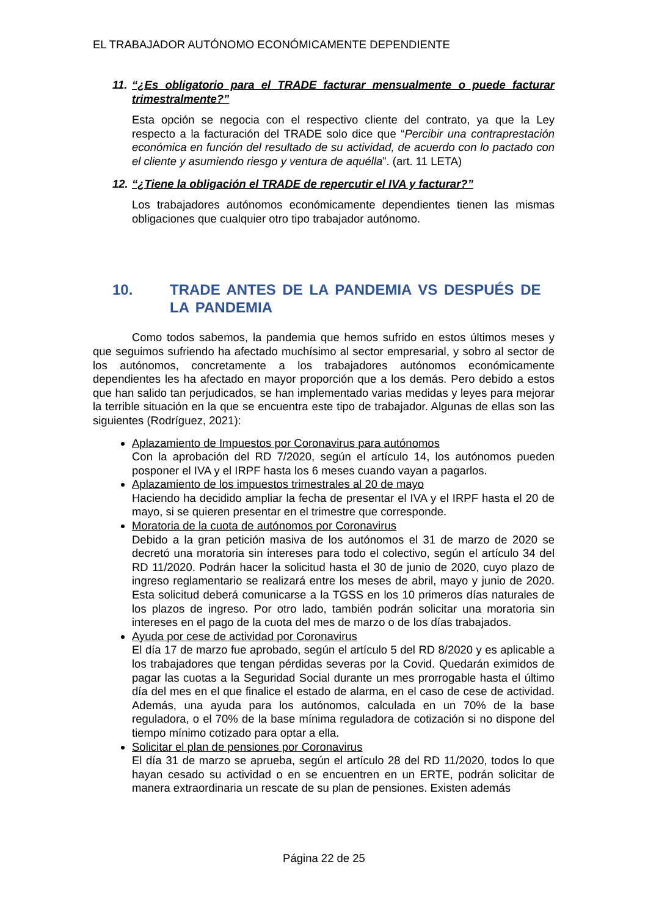EL TRABAJADOR AUTÓNOMO ECONÓMICAMENTE DEPENDIENTE
11. “¿Es obligatorio para el TRADE facturar mensualmente o puede facturar trimestralmente?”
Esta opción se negocia con el respectivo cliente del contrato, ya que la Ley respecto a la facturación del TRADE solo dice que “Percibir una contraprestación económica en función del resultado de su actividad, de acuerdo con lo pactado con el cliente y asumiendo riesgo y ventura de aquélla”. (art. 11 LETA)
12. “¿Tiene la obligación el TRADE de repercutir el IVA y facturar?”
Los trabajadores autónomos económicamente dependientes tienen las mismas obligaciones que cualquier otro tipo trabajador autónomo.
10. TRADE ANTES DE LA PANDEMIA VS DESPUÉS DE LA PANDEMIA
Como todos sabemos, la pandemia que hemos sufrido en estos últimos meses y que seguimos sufriendo ha afectado muchísimo al sector empresarial, y sobro al sector de los autónomos, concretamente a los trabajadores autónomos económicamente dependientes les ha afectado en mayor proporción que a los demás. Pero debido a estos que han salido tan perjudicados, se han implementado varias medidas y leyes para mejorar la terrible situación en la que se encuentra este tipo de trabajador. Algunas de ellas son las siguientes (Rodríguez, 2021):
Aplazamiento de Impuestos por Coronavirus para autónomos
Con la aprobación del RD 7/2020, según el artículo 14, los autónomos pueden posponer el IVA y el IRPF hasta los 6 meses cuando vayan a pagarlos.
Aplazamiento de los impuestos trimestrales al 20 de mayo
Haciendo ha decidido ampliar la fecha de presentar el IVA y el IRPF hasta el 20 de mayo, si se quieren presentar en el trimestre que corresponde.
Moratoria de la cuota de autónomos por Coronavirus
Debido a la gran petición masiva de los autónomos el 31 de marzo de 2020 se decretó una moratoria sin intereses para todo el colectivo, según el artículo 34 del RD 11/2020. Podrán hacer la solicitud hasta el 30 de junio de 2020, cuyo plazo de ingreso reglamentario se realizará entre los meses de abril, mayo y junio de 2020. Esta solicitud deberá comunicarse a la TGSS en los 10 primeros días naturales de los plazos de ingreso. Por otro lado, también podrán solicitar una moratoria sin intereses en el pago de la cuota del mes de marzo o de los días trabajados.
Ayuda por cese de actividad por Coronavirus
El día 17 de marzo fue aprobado, según el artículo 5 del RD 8/2020 y es aplicable a los trabajadores que tengan pérdidas severas por la Covid. Quedarán eximidos de pagar las cuotas a la Seguridad Social durante un mes prorrogable hasta el último día del mes en el que finalice el estado de alarma, en el caso de cese de actividad. Además, una ayuda para los autónomos, calculada en un 70% de la base reguladora, o el 70% de la base mínima reguladora de cotización si no dispone del tiempo mínimo cotizado para optar a ella.
Solicitar el plan de pensiones por Coronavirus
El día 31 de marzo se aprueba, según el artículo 28 del RD 11/2020, todos lo que hayan cesado su actividad o en se encuentren en un ERTE, podrán solicitar de manera extraordinaria un rescate de su plan de pensiones. Existen además
Página 22 de 25